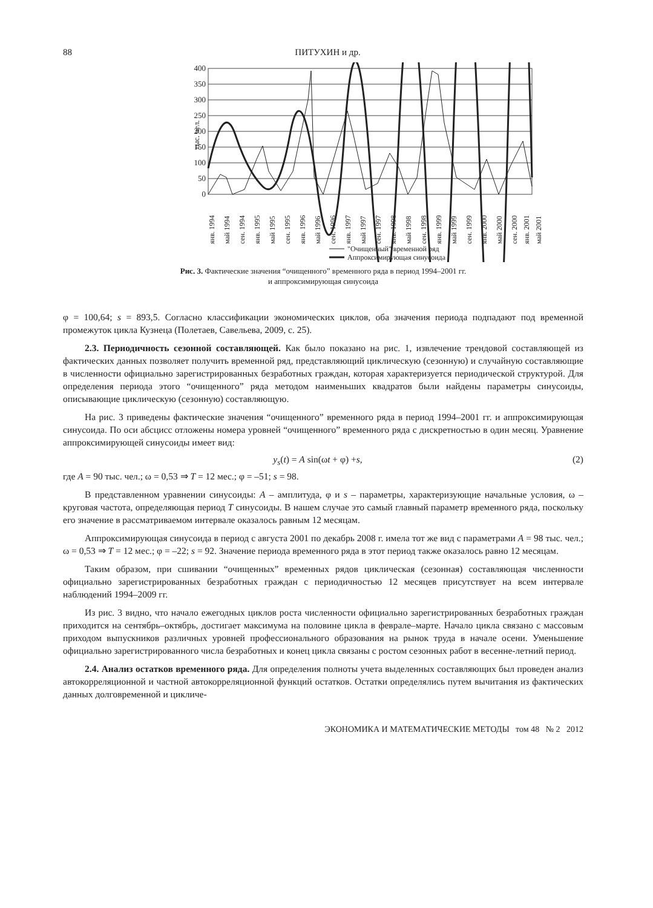88 ПИТУХИН и др.
400
350
300
250
200
150
100
50
0
тыс. чел.
янв. 1994
май 1994
сен. 1994
янв. 1995
май 1995
сен. 1995
янв. 1996
май 1996
сен. 1996
янв. 1997
май 1997
сен. 1997
янв. 1998
май 1998
сен. 1998
янв. 1999
май 1999
сен. 1999
янв. 2000
май 2000
сен. 2000
янв. 2001
май 2001
"Очищенный" временной ряд
Аппроксимирующая синусоида
Рис. 3. Фактические значения “очищенного” временного ряда в период 1994–2001 гг.
и аппроксимирующая синусоида
φ = 100,64; s = 893,5. Согласно классификации экономических циклов, оба значения периода подпадают под временной промежуток цикла Кузнеца (Полетаев, Савельева, 2009, с. 25).
2.3. Периодичность сезонной составляющей. Как было показано на рис. 1, извлечение трендовой составляющей из фактических данных позволяет получить временной ряд, представляющий циклическую (сезонную) и случайную составляющие в численности официально зарегистрированных безработных граждан, которая характеризуется периодической структурой. Для определения периода этого “очищенного” ряда методом наименьших квадратов были найдены параметры синусоиды, описывающие циклическую (сезонную) составляющую.
На рис. 3 приведены фактические значения “очищенного” временного ряда в период 1994–2001 гг. и аппроксимирующая синусоида. По оси абсцисс отложены номера уровней “очищенного” временного ряда с дискретностью в один месяц. Уравнение аппроксимирующей синусоиды имеет вид:
y<sub>s</sub>(t) = A sin(ωt + φ) +s, (2)
где A = 90 тыс. чел.; ω = 0,53 ⇒ T = 12 мес.; φ = –51; s = 98.
В представленном уравнении синусоиды: A – амплитуда, φ и s – параметры, характеризующие начальные условия, ω – круговая частота, определяющая период T синусоиды. В нашем случае это самый главный параметр временного ряда, поскольку его значение в рассматриваемом интервале оказалось равным 12 месяцам.
Аппроксимирующая синусоида в период с августа 2001 по декабрь 2008 г. имела тот же вид с параметрами A = 98 тыс. чел.; ω = 0,53 ⇒ T = 12 мес.; φ = –22; s = 92. Значение периода временного ряда в этот период также оказалось равно 12 месяцам.
Таким образом, при сшивании “очищенных” временных рядов циклическая (сезонная) составляющая численности официально зарегистрированных безработных граждан с периодичностью 12 месяцев присутствует на всем интервале наблюдений 1994–2009 гг.
Из рис. 3 видно, что начало ежегодных циклов роста численности официально зарегистрированных безработных граждан приходится на сентябрь–октябрь, достигает максимума на половине цикла в феврале–марте. Начало цикла связано с массовым приходом выпускников различных уровней профессионального образования на рынок труда в начале осени. Уменьшение официально зарегистрированного числа безработных и конец цикла связаны с ростом сезонных работ в весенне-летний период.
2.4. Анализ остатков временного ряда. Для определения полноты учета выделенных составляющих был проведен анализ автокорреляционной и частной автокорреляционной функций остатков. Остатки определялись путем вычитания из фактических данных долговременной и цикличе-
ЭКОНОМИКА И МАТЕМАТИЧЕСКИЕ МЕТОДЫ том 48 № 2 2012